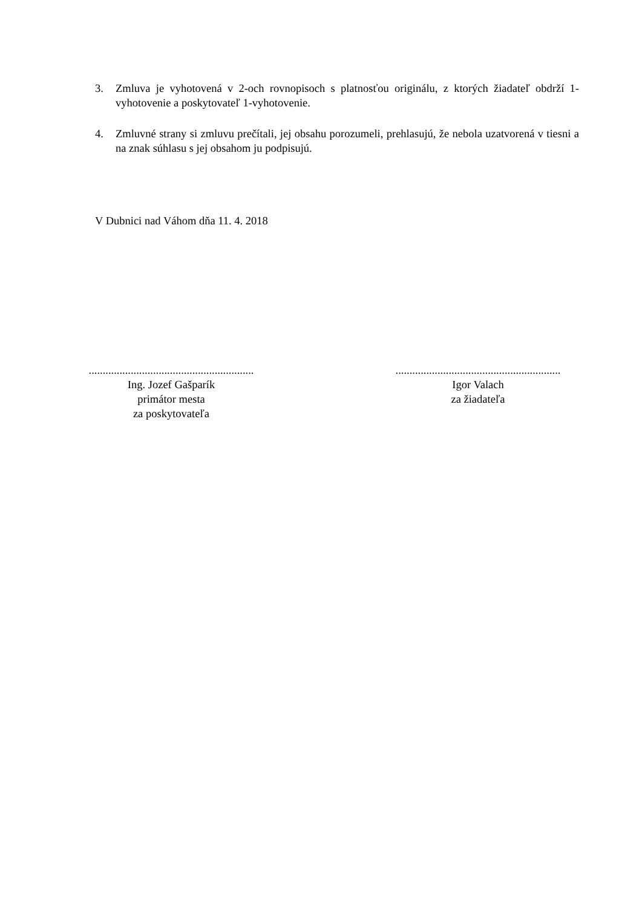3. Zmluva je vyhotovená v 2-och rovnopisoch s platnosťou originálu, z ktorých žiadateľ obdrží 1-vyhotovenie a poskytovateľ 1-vyhotovenie.
4. Zmluvné strany si zmluvu prečítali, jej obsahu porozumeli, prehlasujú, že nebola uzatvorená v tiesni a na znak súhlasu s jej obsahom ju podpisujú.
V Dubnici nad Váhom dňa 11. 4. 2018
...........................................................
Ing. Jozef Gašparík
primátor mesta
za poskytovateľa
...........................................................
Igor Valach
za žiadateľa